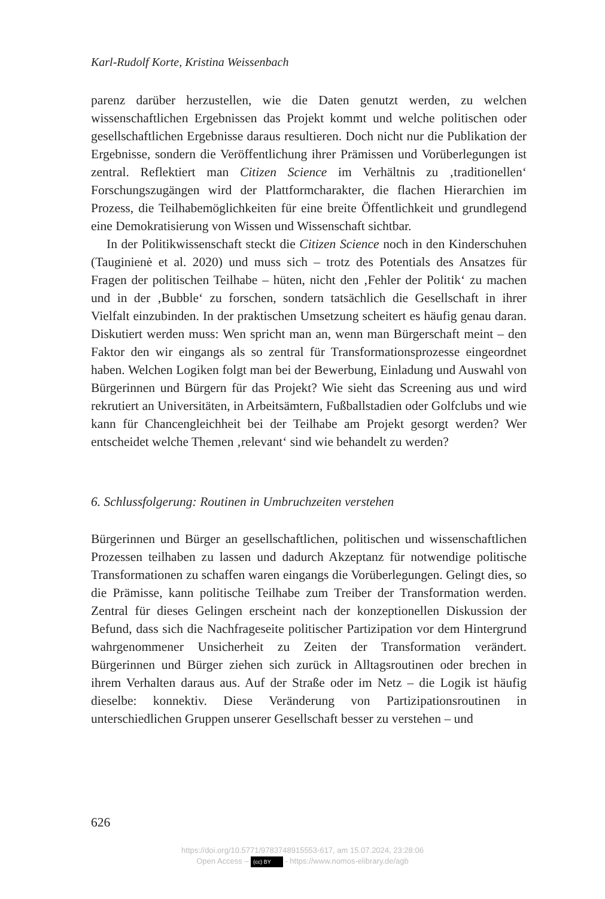Karl-Rudolf Korte, Kristina Weissenbach
parenz darüber herzustellen, wie die Daten genutzt werden, zu welchen wissenschaftlichen Ergebnissen das Projekt kommt und welche politischen oder gesellschaftlichen Ergebnisse daraus resultieren. Doch nicht nur die Publikation der Ergebnisse, sondern die Veröffentlichung ihrer Prämissen und Vorüberlegungen ist zentral. Reflektiert man Citizen Science im Verhältnis zu ‚traditionellen‘ Forschungszugängen wird der Plattformcharakter, die flachen Hierarchien im Prozess, die Teilhabemöglichkeiten für eine breite Öffentlichkeit und grundlegend eine Demokratisierung von Wissen und Wissenschaft sichtbar.
In der Politikwissenschaft steckt die Citizen Science noch in den Kinderschuhen (Tauginienė et al. 2020) und muss sich – trotz des Potentials des Ansatzes für Fragen der politischen Teilhabe – hüten, nicht den ‚Fehler der Politik‘ zu machen und in der ‚Bubble‘ zu forschen, sondern tatsächlich die Gesellschaft in ihrer Vielfalt einzubinden. In der praktischen Umsetzung scheitert es häufig genau daran. Diskutiert werden muss: Wen spricht man an, wenn man Bürgerschaft meint – den Faktor den wir eingangs als so zentral für Transformationsprozesse eingeordnet haben. Welchen Logiken folgt man bei der Bewerbung, Einladung und Auswahl von Bürgerinnen und Bürgern für das Projekt? Wie sieht das Screening aus und wird rekrutiert an Universitäten, in Arbeitsämtern, Fußballstadien oder Golfclubs und wie kann für Chancengleichheit bei der Teilhabe am Projekt gesorgt werden? Wer entscheidet welche Themen ‚relevant‘ sind wie behandelt zu werden?
6. Schlussfolgerung: Routinen in Umbruchzeiten verstehen
Bürgerinnen und Bürger an gesellschaftlichen, politischen und wissenschaftlichen Prozessen teilhaben zu lassen und dadurch Akzeptanz für notwendige politische Transformationen zu schaffen waren eingangs die Vorüberlegungen. Gelingt dies, so die Prämisse, kann politische Teilhabe zum Treiber der Transformation werden. Zentral für dieses Gelingen erscheint nach der konzeptionellen Diskussion der Befund, dass sich die Nachfrageseite politischer Partizipation vor dem Hintergrund wahrgenommener Unsicherheit zu Zeiten der Transformation verändert. Bürgerinnen und Bürger ziehen sich zurück in Alltagsroutinen oder brechen in ihrem Verhalten daraus aus. Auf der Straße oder im Netz – die Logik ist häufig dieselbe: konnektiv. Diese Veränderung von Partizipationsroutinen in unterschiedlichen Gruppen unserer Gesellschaft besser zu verstehen – und
626
https://doi.org/10.5771/9783748915553-617, am 15.07.2024, 23:28:06
Open Access – (cc) BY - https://www.nomos-elibrary.de/agb